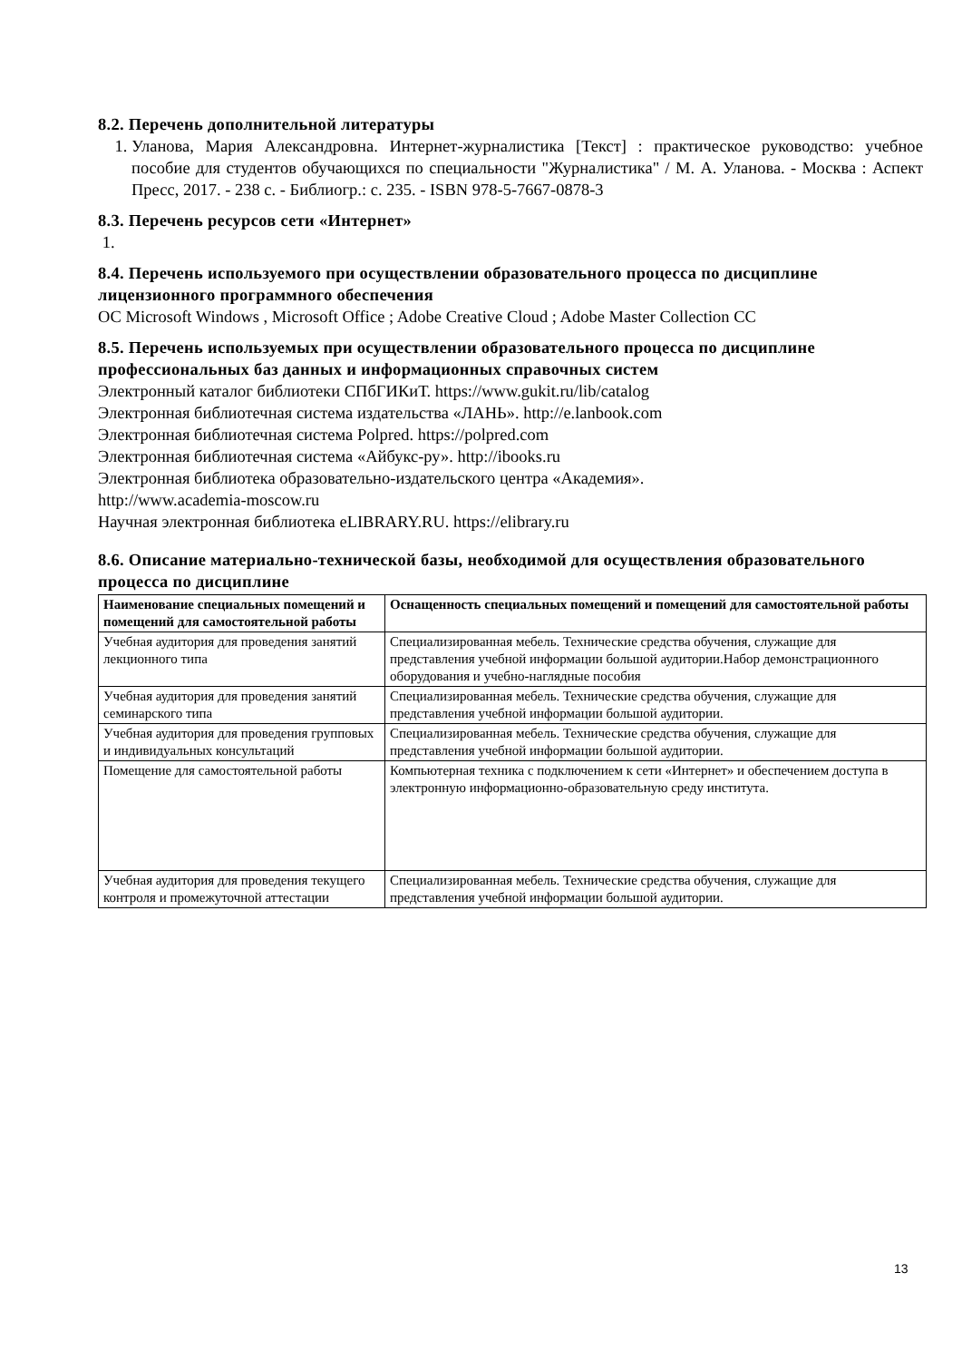8.2. Перечень дополнительной литературы
1. Уланова, Мария Александровна. Интернет-журналистика [Текст] : практическое руководство: учебное пособие для студентов обучающихся по специальности "Журналистика" / М. А. Уланова. - Москва : Аспект Пресс, 2017. - 238 с. - Библиогр.: с. 235. - ISBN 978-5-7667-0878-3
8.3. Перечень ресурсов сети «Интернет»
1.
8.4. Перечень используемого при осуществлении образовательного процесса по дисциплине лицензионного программного обеспечения
ОС Microsoft Windows , Microsoft Office ; Adobe Creative Cloud ; Adobe Master Collection CC
8.5. Перечень используемых при осуществлении образовательного процесса по дисциплине профессиональных баз данных и информационных справочных систем
Электронный каталог библиотеки СПбГИКиТ. https://www.gukit.ru/lib/catalog
Электронная библиотечная система издательства «ЛАНЬ». http://e.lanbook.com
Электронная библиотечная система Polpred. https://polpred.com
Электронная библиотечная система «Айбукс-ру». http://ibooks.ru
Электронная библиотека образовательно-издательского центра «Академия».
http://www.academia-moscow.ru
Научная электронная библиотека eLIBRARY.RU. https://elibrary.ru
8.6. Описание материально-технической базы, необходимой для осуществления образовательного процесса по дисциплине
| Наименование специальных помещений и помещений для самостоятельной работы | Оснащенность специальных помещений и помещений для самостоятельной работы |
| --- | --- |
| Учебная аудитория для проведения занятий лекционного типа | Специализированная мебель. Технические средства обучения, служащие для представления учебной информации большой аудитории.Набор демонстрационного оборудования и учебно-наглядные пособия |
| Учебная аудитория для проведения занятий семинарского типа | Специализированная мебель. Технические средства обучения, служащие для представления учебной информации большой аудитории. |
| Учебная аудитория для проведения групповых и индивидуальных консультаций | Специализированная мебель. Технические средства обучения, служащие для представления учебной информации большой аудитории. |
| Помещение для самостоятельной работы | Компьютерная техника с подключением к сети «Интернет» и обеспечением доступа в электронную информационно-образовательную среду института. |
| Учебная аудитория для проведения текущего контроля и промежуточной аттестации | Специализированная мебель. Технические средства обучения, служащие для представления учебной информации большой аудитории. |
13